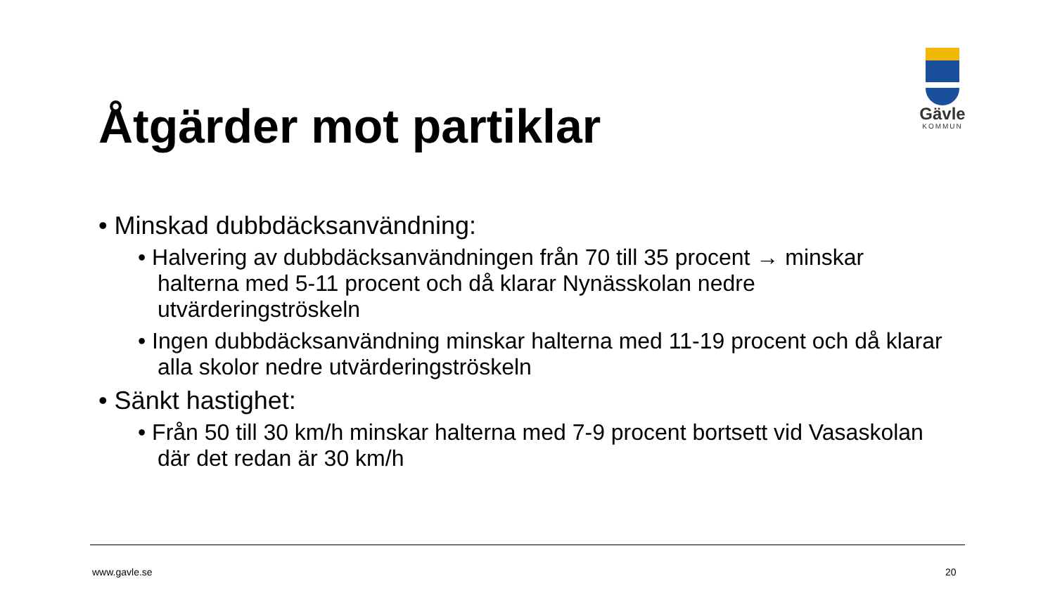Åtgärder mot partiklar
Gävle
KOMMUN
• Minskad dubbdäcksanvändning:
• Halvering av dubbdäcksanvändningen från 70 till 35 procent → minskar halterna med 5-11 procent och då klarar Nynässkolan nedre utvärderingströskeln
• Ingen dubbdäcksanvändning minskar halterna med 11-19 procent och då klarar alla skolor nedre utvärderingströskeln
• Sänkt hastighet:
• Från 50 till 30 km/h minskar halterna med 7-9 procent bortsett vid Vasaskolan där det redan är 30 km/h
www.gavle.se 20